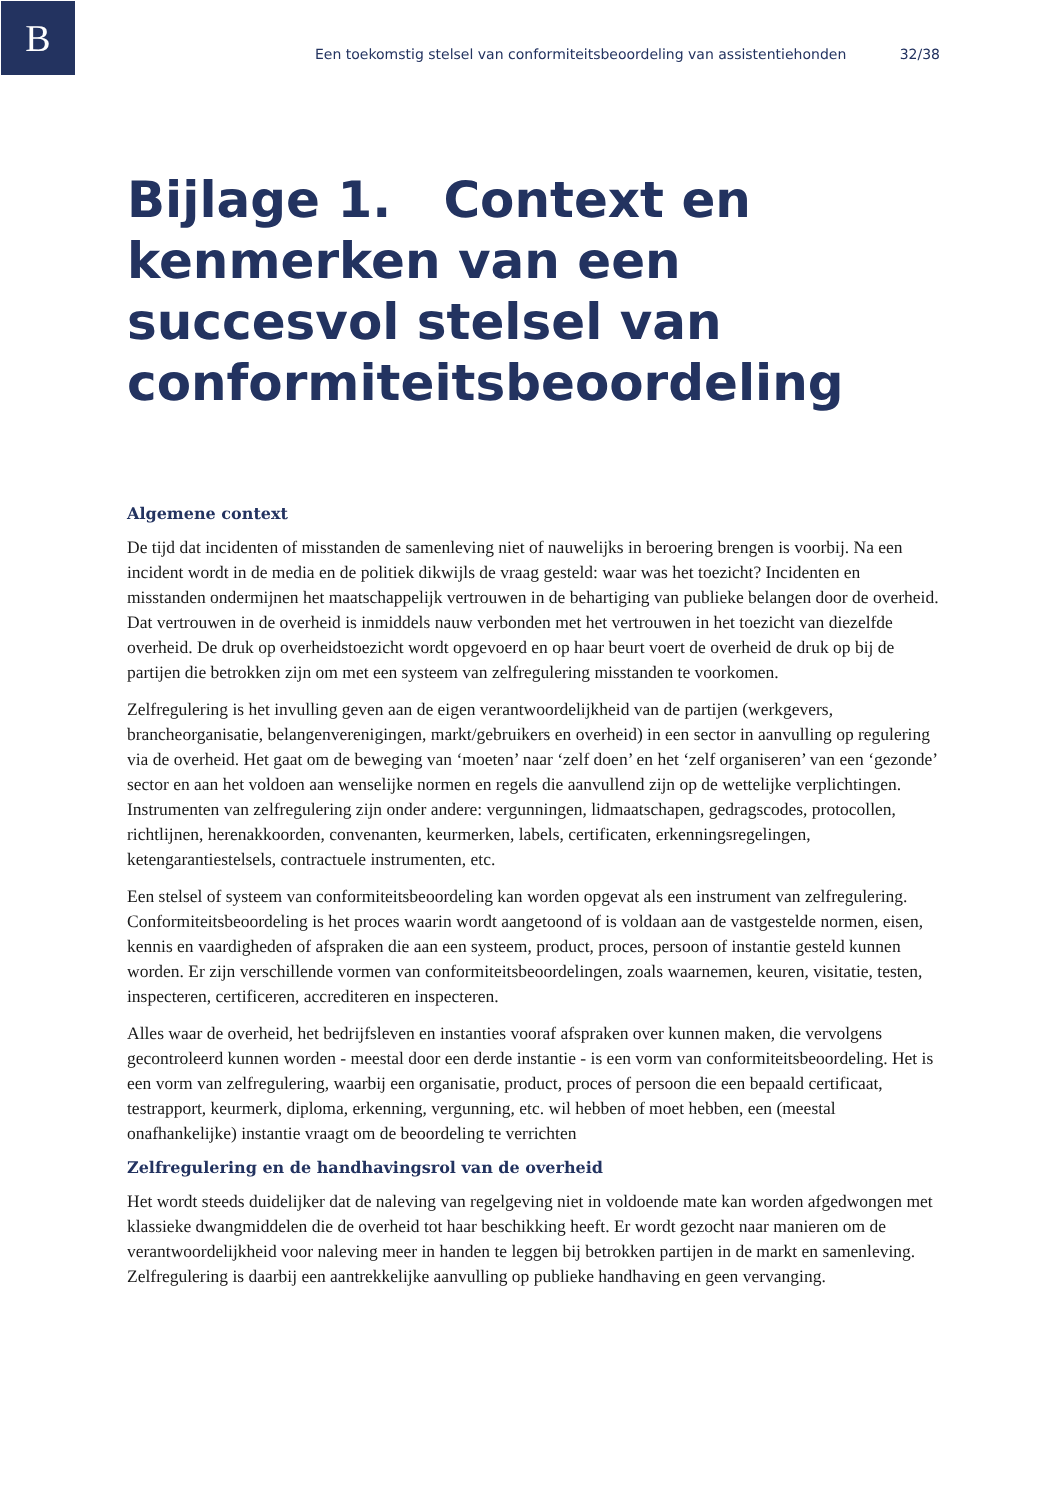B
Een toekomstig stelsel van conformiteitsbeoordeling van assistentiehonden 32/38
Bijlage 1. Context en kenmerken van een succesvol stelsel van conformiteitsbeoordeling
Algemene context
De tijd dat incidenten of misstanden de samenleving niet of nauwelijks in beroering brengen is voorbij. Na een incident wordt in de media en de politiek dikwijls de vraag gesteld: waar was het toezicht? Incidenten en misstanden ondermijnen het maatschappelijk vertrouwen in de behartiging van publieke belangen door de overheid. Dat vertrouwen in de overheid is inmiddels nauw verbonden met het vertrouwen in het toezicht van diezelfde overheid. De druk op overheidstoezicht wordt opgevoerd en op haar beurt voert de overheid de druk op bij de partijen die betrokken zijn om met een systeem van zelfregulering misstanden te voorkomen.
Zelfregulering is het invulling geven aan de eigen verantwoordelijkheid van de partijen (werkgevers, brancheorganisatie, belangenverenigingen, markt/gebruikers en overheid) in een sector in aanvulling op regulering via de overheid. Het gaat om de beweging van ‘moeten’ naar ‘zelf doen’ en het ‘zelf organiseren’ van een ‘gezonde’ sector en aan het voldoen aan wenselijke normen en regels die aanvullend zijn op de wettelijke verplichtingen. Instrumenten van zelfregulering zijn onder andere: vergunningen, lidmaatschapen, gedragscodes, protocollen, richtlijnen, herenakkoorden, convenanten, keurmerken, labels, certificaten, erkenningsregelingen, ketengarantiestelsels, contractuele instrumenten, etc.
Een stelsel of systeem van conformiteitsbeoordeling kan worden opgevat als een instrument van zelfregulering. Conformiteitsbeoordeling is het proces waarin wordt aangetoond of is voldaan aan de vastgestelde normen, eisen, kennis en vaardigheden of afspraken die aan een systeem, product, proces, persoon of instantie gesteld kunnen worden. Er zijn verschillende vormen van conformiteitsbeoordelingen, zoals waarnemen, keuren, visitatie, testen, inspecteren, certificeren, accrediteren en inspecteren.
Alles waar de overheid, het bedrijfsleven en instanties vooraf afspraken over kunnen maken, die vervolgens gecontroleerd kunnen worden - meestal door een derde instantie - is een vorm van conformiteitsbeoordeling. Het is een vorm van zelfregulering, waarbij een organisatie, product, proces of persoon die een bepaald certificaat, testrapport, keurmerk, diploma, erkenning, vergunning, etc. wil hebben of moet hebben, een (meestal onafhankelijke) instantie vraagt om de beoordeling te verrichten
Zelfregulering en de handhavingsrol van de overheid
Het wordt steeds duidelijker dat de naleving van regelgeving niet in voldoende mate kan worden afgedwongen met klassieke dwangmiddelen die de overheid tot haar beschikking heeft. Er wordt gezocht naar manieren om de verantwoordelijkheid voor naleving meer in handen te leggen bij betrokken partijen in de markt en samenleving. Zelfregulering is daarbij een aantrekkelijke aanvulling op publieke handhaving en geen vervanging.